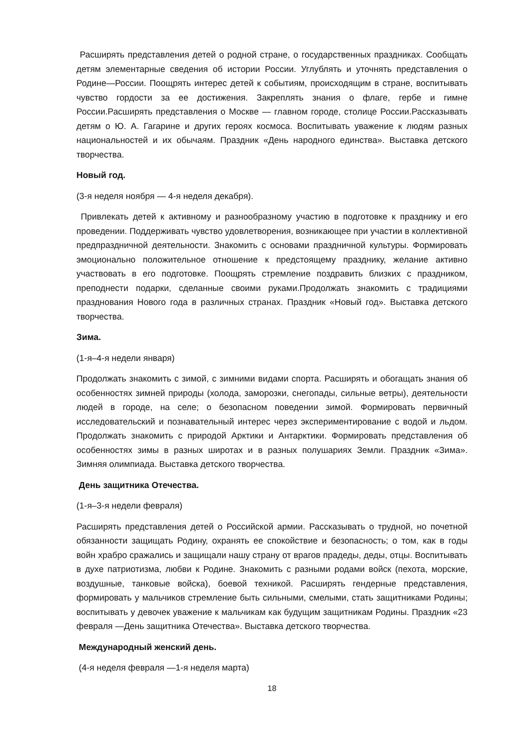Расширять представления детей о родной стране, о государственных праздниках. Сообщать детям элементарные сведения об истории России. Углублять и уточнять представления о Родине—России. Поощрять интерес детей к событиям, происходящим в стране, воспитывать чувство гордости за ее достижения. Закреплять знания о флаге, гербе и гимне России.Расширять представления о Москве — главном городе, столице России.Рассказывать детям о Ю. А. Гагарине и других героях космоса. Воспитывать уважение к людям разных национальностей и их обычаям. Праздник «День народного единства». Выставка детского творчества.
Новый год.
(3-я неделя ноября — 4-я неделя декабря).
Привлекать детей к активному и разнообразному участию в подготовке к празднику и его проведении. Поддерживать чувство удовлетворения, возникающее при участии в коллективной предпраздничной деятельности. Знакомить с основами праздничной культуры. Формировать эмоционально положительное отношение к предстоящему празднику, желание активно участвовать в его подготовке. Поощрять стремление поздравить близких с праздником, преподнести подарки, сделанные своими руками.Продолжать знакомить с традициями празднования Нового года в различных странах. Праздник «Новый год». Выставка детского творчества.
Зима.
(1-я–4-я недели января)
Продолжать знакомить с зимой, с зимними видами спорта. Расширять и обогащать знания об особенностях зимней природы (холода, заморозки, снегопады, сильные ветры), деятельности людей в городе, на селе; о безопасном поведении зимой. Формировать первичный исследовательский и познавательный интерес через экспериментирование с водой и льдом. Продолжать знакомить с природой Арктики и Антарктики. Формировать представления об особенностях зимы в разных широтах и в разных полушариях Земли. Праздник «Зима». Зимняя олимпиада. Выставка детского творчества.
День защитника Отечества.
(1-я–3-я недели февраля)
Расширять представления детей о Российской армии. Рассказывать о трудной, но почетной обязанности защищать Родину, охранять ее спокойствие и безопасность; о том, как в годы войн храбро сражались и защищали нашу страну от врагов прадеды, деды, отцы. Воспитывать в духе патриотизма, любви к Родине. Знакомить с разными родами войск (пехота, морские, воздушные, танковые войска), боевой техникой. Расширять гендерные представления, формировать у мальчиков стремление быть сильными, смелыми, стать защитниками Родины; воспитывать у девочек уважение к мальчикам как будущим защитникам Родины. Праздник «23 февраля —День защитника Отечества». Выставка детского творчества.
Международный женский день.
(4-я неделя февраля —1-я неделя марта)
18